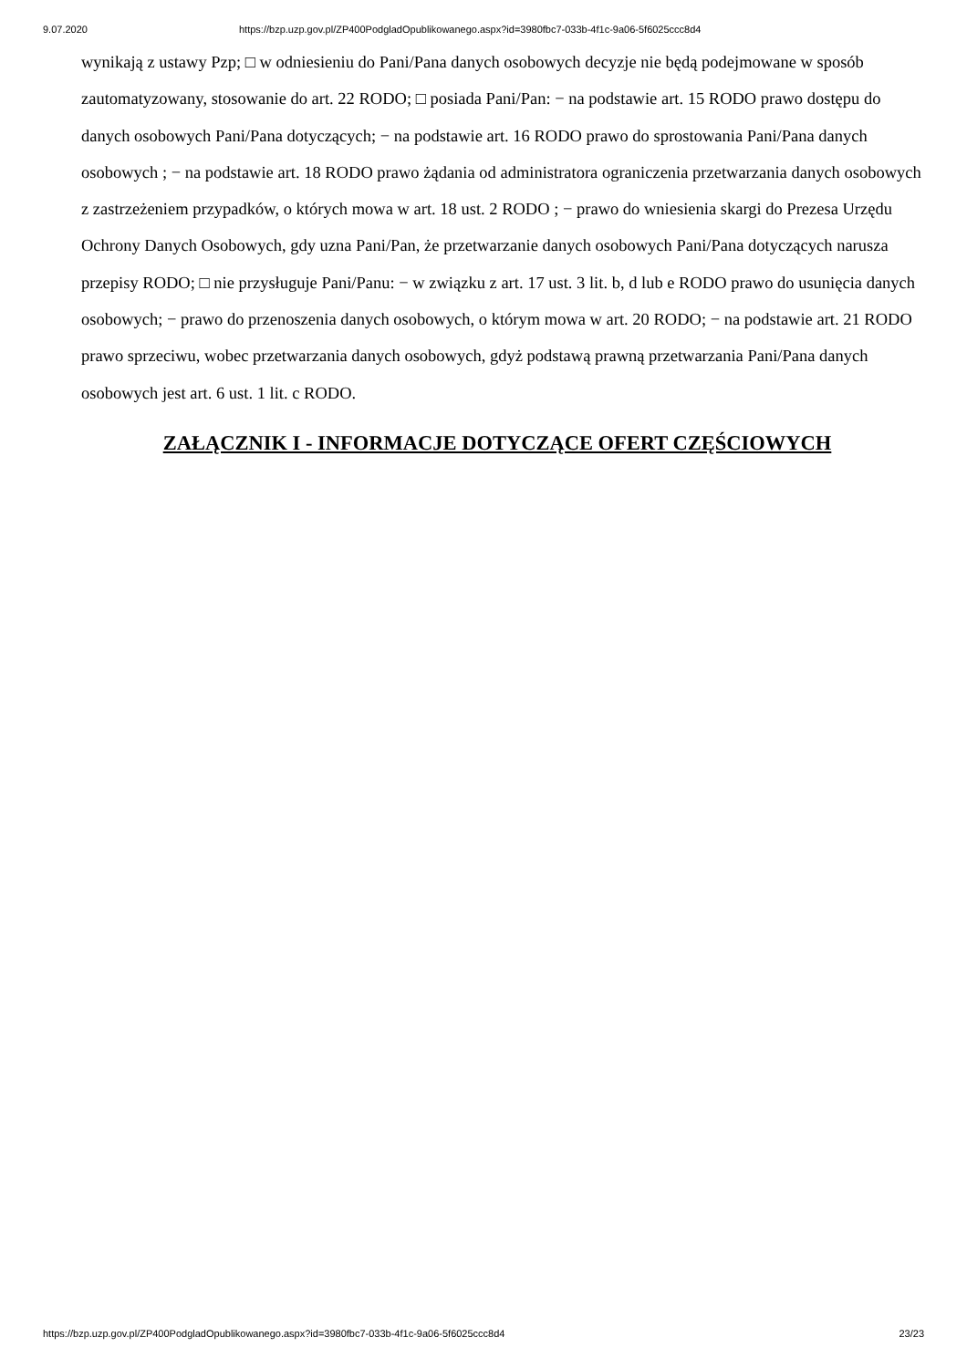9.07.2020 https://bzp.uzp.gov.pl/ZP400PodgladOpublikowanego.aspx?id=3980fbc7-033b-4f1c-9a06-5f6025ccc8d4
wynikają z ustawy Pzp; □ w odniesieniu do Pani/Pana danych osobowych decyzje nie będą podejmowane w sposób zautomatyzowany, stosowanie do art. 22 RODO; □ posiada Pani/Pan: − na podstawie art. 15 RODO prawo dostępu do danych osobowych Pani/Pana dotyczących; − na podstawie art. 16 RODO prawo do sprostowania Pani/Pana danych osobowych ; − na podstawie art. 18 RODO prawo żądania od administratora ograniczenia przetwarzania danych osobowych z zastrzeżeniem przypadków, o których mowa w art. 18 ust. 2 RODO ; − prawo do wniesienia skargi do Prezesa Urzędu Ochrony Danych Osobowych, gdy uzna Pani/Pan, że przetwarzanie danych osobowych Pani/Pana dotyczących narusza przepisy RODO; □ nie przysługuje Pani/Panu: − w związku z art. 17 ust. 3 lit. b, d lub e RODO prawo do usunięcia danych osobowych; − prawo do przenoszenia danych osobowych, o którym mowa w art. 20 RODO; − na podstawie art. 21 RODO prawo sprzeciwu, wobec przetwarzania danych osobowych, gdyż podstawą prawną przetwarzania Pani/Pana danych osobowych jest art. 6 ust. 1 lit. c RODO.
ZAŁĄCZNIK I - INFORMACJE DOTYCZĄCE OFERT CZĘŚCIOWYCH
https://bzp.uzp.gov.pl/ZP400PodgladOpublikowanego.aspx?id=3980fbc7-033b-4f1c-9a06-5f6025ccc8d4 23/23